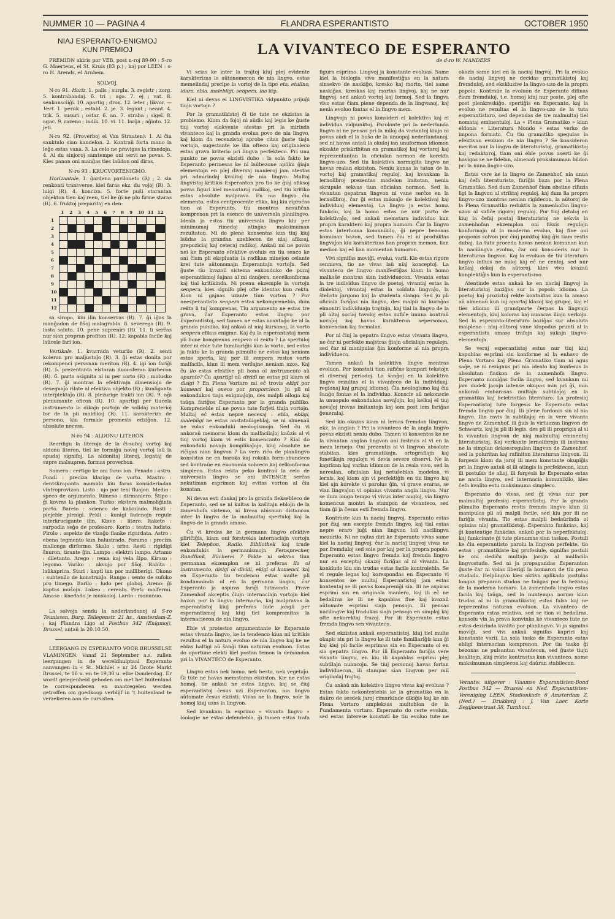NUMMER 10 — PAGINA 4 FLANDRA ESPERANTISTO OCTOBER 1950
NIAJ ESPERANTO-ENIGMOJ
KUN PREMIOJ
PREMION akiris por VEB, post n-roj 89-90 : S-ro G. Maertens, el St. Kruis (83 p.) ; kaj por LEEN : s-ro H. Arends, el Arnhem.
SOLVOJ.
N-ro 91. Horiz. 1. palis ; surglu. 3. registr ; zorg. 5. kontrabandaj. 6. tri ; ago. 7. ej ; vat. 8. senkonsciiĝi. 10. apartig ; dron. 12. leter ; likvor. — Vert. 1. peruk ; establ. 2. je. 3. legant ; neant. 4. trik. 5. susuri ; ostar. 6. an. 7. straba ; sigel. 8. agac. 9. razeno ; indik. 10. vi. 11. larĝa ; aĝioto. 12. jeti.
N-ro 92. (Proverboj el Van Straaten): 1. Al ĉiu sanktulo sian kandelon. 2. Kontraŭ forta mano la leĝo estas vana. 3. La celo ne pravigas la rimedojn. 4. Al du sinjoroj samtempe oni servi ne povas. 5. Kies panon oni manĝas ties laŭdon oni diras.
N-ro 93 : KRUCVORTENIGMO.
Horizantale. 1. ĝardena paviloneto (R) ; 2. sin renkonti transverse, kiel faras ekz. du vojoj (R). 3. luigi (R). 4. konciza. 5. forte puŝi starantan objekton tien kaj reen, tiel ke ĝi ne plu firme staras (R). 6. fruktoj preparitaj en den-
| | 1 | 2 | 3 | 4 | 5 | 6 | 7 | 8 | 9 | 10 | 11 | 12 |
| --- | --- | --- | --- | --- | --- | --- | --- | --- | --- | --- | --- | --- |
| 1 | | | | | | | | | | | | |
| 2 | | | | | | | | | | | | |
| 3 | | | | | | | | | | | | |
| 4 | | | | | | | | | | | | |
| 5 | | | | | | | | | | | | |
| 6 | | | | | | | | | | | | |
| 7 | | | | | | | | | | | | |
| 8 | | | | | | | | | | | | |
| 9 | | | | | | | | | | | | |
| 10 | | | | | | | | | | | | |
| 11 | | | | | | | | | | | | |
| 12 | | | | | | | | | | | | |
sa siropo, kiu ilin konservas (R). 7. ĝi iĝas la manĝadon de fiŝoj malagrabla. 8. severega (R). 9. lasta saluto. 10. pene supreniri (R). 11. li serĉas nur sian propran profiton (R). 12. kapabla facile kaj laŭcele fari ion.
Vertikale. 1. kvarrada veturilo (R). 2. senti koleron pro maljustaĵo (R). 3. ĝi estas donita por rekompenci personan meriton (R). 4. igi ion fariĝi (R). 5. prezentanta elstaran duonsferan kurbecon (R). 6. parto asignita al iu per sorto (R) ; molusko (R). 7. ĝi montras la efektivajn dimensiojn de desegnaĵo rilate al efektiva objekto (R) ; kunliganta interplektaĵo (R). 8. plezurige trakti iun (R). 9. aĝi plenumante oficon (R). 10. apartigi per tiucela instrumento la dikajn partojn de solidaj materioj for de la pli maldikaj (R). 11. karakteriza de persono, kiu formale promesis edziĝon. 12. absolute necesa.
N-ro 94 : ALDONU LITERON
Reordigu la literojn de la ĉi-subaj vortoj kaj aldonu literon, tiel ke formiĝu novaj vortoj laŭ la apudaj signifoj. La aldonitaj literoj, legataj de supre malsupren, formas proverbon.
Somero : certigo ke oni faros ion. Penado : astro. Fondi : preciza klarigo de vorto. Mastro : dentskrapanta mamulo kiu faras konsiderindan vintroprovizon. Listo : ujo por teni fluajon. Medio : speco de argumento. Rimeso : dirmaniero. Ŝtipo : ĝi kovras la plankon. Turko: ekstera malmoliĝinta parto. Barelo : scienco de kalkulado. Rasti : plejeble plenigi. Pekli : kunigi fadenojn regule interkrucigante ilin. Klavo : litero. Raketo : surpodia seĝo de profesoro. Korto : teatra ludisto. Pirolo : aspekto de vizaĝo flanke rigardata. Astro : ebena tegmento kun balustrado. Forumo : preciza mallonga dirformo. Skalo : arbo. Resti : rigidigi ŝnuron, tirante ĝin. Lampo : elektra lampo. Artamo : diletanto. Arego : rema kaj vela ŝipo. Kiraso : legomo. Variko : akvujo por fiŝoj. Rabita : laŭkaprica. Stari : kapti iun por malliberigi. Okono : subtenilo de konstruaĵo. Rango : sento de sufoko pro timego. Barilo : ludo per globoj. Areno: ĝi kaptas muŝojn. Lakeo : cerealo. Preti: malfermi. Amaso : knedado je muskoloj. Lardo : monunuo.
La solvojn sendu la nederlandanoj al S-ro Teunissen, Burg. Tellegenstr. 21 hs., Amsterdam-Z. ; kaj Flandra Ligo al Postbus 342 (Enigmoj), Brussel, antaŭ la 20.10.50.
LEERGANG IN ESPERANTO VOOR BRUSSELSE VLAMINGEN. Vanaf 21 September a.s. zullen leergangen in de wereldhulptaal Esperanto aanvangen in « St. Michiel » nr 24 Grote Markt Brussel, te 16 u. en te 19,30 u. elke Donderdag. Er wordt gelegenheid geboden om met het buitenland te corresponderen en maatregelen werden getroffen om goedkoop verblijf in 't buitenland te verzekeren aan de cursisten.
LA VIVANTECO DE ESPERANTO
de d-ro W. MANDERS
Vi scias ke inter la trajtoj kiuj plej evidente karakterizas la aŭtonomecon de nia lingvo, estas memeiindaj precipe la vortoj de la tipo eta, etulino, idaro, ebla, malebligi, senpera, ina ktp.
Kiel ni devas el LINGVISTIKA vidpunkto prijuĝi tiujn vortojn ?
Por la gramatikistoj ĉi tie tute ne ekzistas ia problemo. Kiom da fojoj ni aŭdis kaj legis ke ĝuste tiuj vortoj elokvente atestas pri la mirinda vivanteco kaj la granda evolua povo de nia lingvo, kaj kiom da recenzistoj aprobe citas ĝuste tiajn vortojn, sugestante ke ilia ofteco kaj originaleco estas grava kriterio pri lingva perfekteco. Pri unu punkto ne povas ekzisti dubo : la sola fakto ke Esperanto permesas ke ni laŭbezone apliku ĝiajn elementojn en plej diversaj manieroj jam atestas pri admirindaj kvalitoj de nia lingvo. Multaj lingvistoj kritikis Esperanton pro tio ke ĝiaj afiksoj povas figuri kiel memstaraj radikoj, sed tiu kritiko estas absolute malprava. En nia lingvo ĉiu elemento, estas centprocente efika, kaj kiu riproĉas tion al Esperanto, tiu montras nesufiĉan komprenon pri la esenco de universala planlingvo. Ideala ja estas tiu universala lingvo kiu per minimumaj rimedoj atingas maksimuman rezultaton. Mi do plene konsentas kun tiuj kiuj laŭdas la grandan uzeblecon de niaj afiksaj, prepoziciaj kaj ceteraj radikoj. Ankaŭ mi ne povas nei ke Esperanto efektive evoluis en tiu senco ke oni ĉiam pli ekspluatis la radikan minejon celante krei tute aŭtonomajn Esperantajn vortojn. Sed ĝuste tiu kvazaŭ sistema enkonduko de puraj esperantismoj ŝajnas al mi danĝera, necelkonforma kaj tial kritikinda. Ni prenu ekzemple la vortojn senpera, kies signifo plej ofte identas kun rekta. Kion ni gajnas uzante tiun vorton ? Por neesperantisto senpera estas nekomprenebla, dum rekta li tuj komprenas. Tiu argumento ne estas tre grava, ĉar Esperanto estas lingvo por Esperantistoj, sed tamen ne estas avantaĝo ke al la granda publiko, kaj ankaŭ al niaj kursanoj, la vorto senpera efikas enigme. Kaj ĉu la esperantistoj mem pli bone komprenas senpera ol rekta ? La spertuloj inter ni eble tute familiariĝis kun la vorto, sed estas ja fakto ke la granda plimulto ne estas kaj neniam estos sperta, kaj por ili senpera restos vorto malfacila, kiun ili mem verŝajne neniam uzos. Kaj ĉu ilo estas efektive pli bona ol instrumento aŭ aparato? Ĉu apartigi aŭ dividi ne estas pli klara ol disigi ? En Plena Vortaro mi eĉ trovis ekigi por komenci kaj oneco por proporcieco. Ju pli ni enkondukos tiajn enigmaĵojn, des malpli alloga kaj taŭga fariĝos Esperanto por la granda publiko. Kompreneble ni ne povas tute forĵeti tiujn vortojn. Multaj eĉ estas nepre necesaj : ebla, ebligi, malebligi ne estas anstataŭigeblaj, se ni almenaŭ ne volas enkonduki neologismojn. Sed ĉu vi ankoraŭ memoras kiom da malfacilaĵoj kaŭzis al vi tiuj vortoj kiam vi estis komencanto ? Kial do enkonduki novajn komplikaĵojn, kiuj absolute ne riĉigas nian lingvon ? La vera riĉo de planlingvo konsistas ne en baroka kaj rokoka form-abundeco sed kontraŭe en ekonomia sobreco kaj celkonforma simpleco. Estas rekta peko kontraŭ la celo de universala lingvo se oni INTENCE serĉas nekutiman esprimon kaj evitas vorton al ĉiu konatan.
Ni devas esti dankaj pro la granda fleksebleco de Esperanto, sed se ni kultas la kaŝitajn eblojn de la zamenhofa sistemo, ni kreas abisman distancon inter la lingvo de la malmultaj spertuloj kaj la lingvo de la granda amaso.
Ĉu vi kredas ke la germana lingvo efektive pliriĉiĝis, kiam oni forstrekis internaciajn vortojn kiel Telephon, Radio, Bibliothek kaj trude enkondukis la germanismojn Fernsprecher, Rundfunk, Bücherei ? Fakte ni sekvas tiun germanan ekzemplon se ni preferas ilo ol instrumento, disigi ol dividi, ekigi ol komenci, kaj en Esperanto tiu tendenco estas multe pli kondamninda ol en la germana lingvo, ĉar Esperanto ja aspiras fariĝi tutmonda. Prave Zamenhof akceptis ĉiujn internaciajn vortojn kiel bazon por la lingvo internacia, kaj malpravas la esperantistoj kiuj preferas lude jongli per esperantismoj kaj kiuj tiel kompromitas la internaciecon de nia lingvo.
Eble vi protestos argumentante ke Esperanto estas vivanta lingvo, ke la tendenco kiun mi kritikis rezultas el la natura evoluo de nia lingvo kaj ke ne eblas haltigi aŭ ŝanĝi tiun naturan evoluon. Estas do oportune elekti kiel postan temon la demandon pri la VIVANTECO de Esperanto.
Lingvo estas nek homo, nek besto, nek vegetaĵo. Ĝi tute ne havas memstaran ekziston. Kie ne estas homoj, tie ankaŭ ne estas lingvo, kaj se ĉiuj esperantistoj ĉesus uzi Esperanton, nia lingvo aŭtomate ĉesus ekzisti. Vivas ne la lingvo, sole la homoj kiuj uzas la lingvon.
Sed kvankam la esprimo « vivanta lingvo » biologie ne estas defendebla, ĝi tamen estas trafa figura esprimo. Lingvoj ja konstante evoluas. Same kiel la biologia vivo manifestiĝas en la natura sinsekvo de naskiĝo, kresko kaj morto, tiel same naskiĝas, kreskas kaj mortas lingvoj, kaj ne nur lingvoj, sed ankaŭ vortoj kaj formoj. Sed la lingva vivo estas ĉiam plene dependa de la lingvanoj, kaj nenia evoluo fontas el la lingvo mem.
Lingvojn ni povas konsideri el kolektiva kaj el individua vidpunktoj. Parolante pri la nederlanda lingvo ni ne pensas pri la miloj da variantoj kiujn ni povas aŭdi el la buŝo de la unuopaj nederlandanoj, sed ni havas antaŭ la okuloj ian unuforman idiomon ekzakte priskribitan en gramatikoj kaj vortaroj kaj reprezentantan la oficialan normon de korekta lingvo-uzo. Sed tiu kolektiva normigita lingvo ne havas realan ekziston. Neniu konas la tuton de la vortoj kaj gramatikaj reguloj, kaj kvankam la lernolibroj prezentas modelon imitotan, neniu skrupule sekvas tiun oficialan normon. Sed la vivantan gepatran lingvon ni vane serĉos en la lernolibroj, ĉar ĝi estas miksaĵo de kolektivaj kaj individuaj elementoj. La lingvo ja estas homa funkcio, kaj la homo estas ne nur parto de kolektivaĵo, sed ankaŭ memstara individuo kun propra karaktero kaj propra humoro. Ĉar la lingvo estas interhoma komunikilo, ĝi nepre bezonas komunan bazon, sed tamen ĉiu el ni produktas lingvaĵon kiu karakterizas lian propran memon, lian medion kaj eĉ lian momentan humoron.
Vivi signifas moviĝi, evolui, varii. Kio estas rigore senmova, tio ne vivas laŭ niaj konceptoj. La vivanteco de lingvo manifestiĝas kiam la homo malkaŝe montras sian individuecon. Vivanta estas la tre individua lingvo de poetoj, vivantaj estas la dialektoj, vivantaj estas la soldata lingvaĵo, la ŝtelista ĵargono kaj la studenta slango. Sed ju pli oficiala fariĝas nia lingvo, des malpli ni kuraĝas elmontri individuajn trajtojn, kaj tial la lingvo de la pli altaj sociaj tavoloj estas sufiĉe imuna kontraŭ novaĵoj kaj havas karakteron nepersonan, konvencian kaj formalan.
Por ni ĉiuj la gepatra lingvo estas vivanta lingvo, ne ĉar ni perfekte majstras ĝiajn oficialajn regulojn, sed ĉar ni manipulas ĝin konforme al nia propra individueco.
Tamen ankaŭ la kolektiva lingvo montras evoluon. Por konstati tion sufiĉas kompari tekstojn el diversaj periodoj. La ŝanĝoj en la kolektiva lingvo rezultas el la vivanteco de la individuaj, regionaj kaj grupaj idiomoj. Ĉiu neologismo kaj ĉiu ŝanĝo fontas el la individuo. Konscie aŭ nekonscie la unuopulo enkondukas novaĵojn, kaj kelkaj el tiuj novaĵoj trovas imitantojn kaj iom post iom fariĝas ĝeneralaj.
Sed kio okazas kiam ni lernas fremdan lingvon, ekz. la anglan ? Pri la vivanteco de la angla lingvo povas ekzisti neniu dubo. Tamen vi konsentos ke ne la vivantan anglan lingvon oni instruis al vi en la meza lernejo. Oni prezentis al vi lingvon absolute stabilan, kies gramatikajn, ortografiajn kaj fonetikajn regulojn vi devis severe observi. Ne la kaprican kaj varian idiomon de la reala vivo, sed la nerealan, oficialan kaj netuŝeblan modelon vi lernis, kaj kiom ajn vi perfektiĝis en tiu lingvo kaj kiel ajn korekte vi parolus ĝin, vi grave eraras, se vian lingvaĵon vi opinius vivanta angla lingvo. Nur se dum longa tempo vi vivus inter angloj, via lingvo komencus montri la stampon de vivanteco, sed tiam ĝi ja ĉesus esti fremda lingvo.
Kontraste kun la naciaj lingvoj, Esperanto estas por ĉiuj sen escepte fremda lingvo, kaj tial estas nepre eraro juĝi nian lingvon laŭ nacilingva mezurilo. Ni ne rajtas diri ke Esperanto vivas same kiel la naciaj lingvoj, ĉar la naciaj lingvoj vivas ne por fremduloj sed sole por kaj per la propra popolo. Esperanto estas lingvo fremda kaj fremda lingvo nur en esceptaj okazoj fariĝas al ni vivanta. La konkludo kiu sin trudas estas facile kontrolebla. Se vi regule legas kaj korespondas en Esperanto vi konsentos ke multaj Esperantistoj jam estas kontentaj se ili povas kompreniĝi sin. Ili ne aspiras esprimi sin en originala maniero, kaj ili eĉ ne bedaŭras ke ili ne kapablas flue kaj kvazaŭ aŭtomate esprimi siajn pensojn. Ili pensas nacilingve kaj tradukas siajn pensojn en simplaj kaj ofte nekorektaj frazoj. Por ili Esperanto estas fremda lingvo sen vivanteco.
Sed ekzistas ankaŭ esperantistoj, kiuj tiel multe okupis sin pri la lingvo ke ili tute familiariĝis kun ĝi kaj kiuj pli facile esprimas sin en Esperanto ol en sia gepatra lingvo. Por ili Esperanto fariĝis vere vivanta lingvo, en kiu ili kapablas esprimi plej subtilajn nuancojn. Se tiuj personoj havas fortan individuecon, ili stampas sian lingvon per mil originalaj trajtoj.
Ĉu ankaŭ nia kolektiva lingvo vivas kaj evoluas ? Estas fakto nekontestebla ke la gramatiko en la daŭro de sesdek jaroj rimarkinde dikiĝis kaj ke nia Plena Vortaro ampleksas multoblon de la Fundamenta vortaro. Esperanto do certe evoluis, sed estas interese konstati ke tiu evoluo tute ne okazis same kiel en la naciaj lingvoj. Pri la evoluo de naciaj lingvoj ne decidas gramatikistoj kaj fremduloj, sed ekskluzive la lingvo-uzo de la propra popolo. Kontraŭe la evoluon de Esperanto difinas ĉiam fremduloj, t.e. homoj kiuj nur poste, plej ofte post plenkreskiĝo, spertiĝis en Esperanto, kaj la evoluo ne rezultas el la lingvo-uzo de la tuta esperantistaro, sed dependas de tre malmultaj tiel nomataj eminentuloj. La « Plena Gramatiko » kiun eldonis « Literatura Mondo » estas verko de impona formato. Ĉu tiu gramatiko spegulas la efektivan evoluon de nia lingvo ? Se konsideron meritas nur la lingvo de literaturistoj, gramatikistoj kaj redaktoroj, tiam oni eble povus aserti ke ĝi havigas se ne fidelan, almenaŭ proksimuman bildon pri la nuna lingvo-uzo.
Estas vere ke la lingvo de Zamenhof, nia unua kaj ĉefa literaturisto, fariĝis baza por la Plena Gramatiko. Sed dum Zamenhof ĉiam obstine rifuzis ligi la lingvon al striktaj reguloj, kaj dum lia propra lingvo-uzo montras nenian rigidecon, la aŭtoroj de la Plena Gramatiko reduktis la zamenhofan lingvo-uzon al sufiĉe rigoraj reguloj. Por tiuj detaloj en kiuj la ĉefaj postaj literaturistoj ne sekvis la zamenhofan ekzemplon oni fiksis regulojn konformajn al la moderna evoluo, kaj fine oni proponis solvon por ĉiuj punktoj kiuj ĝis tiam restis dubaj. La tuta procedo havas nenion komunan kun la nacilingva evoluo, ĉar oni konsideris nur la literaturan lingvon. Kaj la evoluon de tiu literatura lingvo influis ne miloj kaj eĉ ne centoj, sed nur kelkaj dekoj da aŭtoroj, kies vivo kvazaŭ kunplektiĝis kun la esperantismo.
Atentinde estas ankaŭ ke en naciaj lingvoj la literaturistoj baziĝas sur la popola idiomo. La poetoj kaj prozistoj rekte kontaktas kun la amaso aŭ almenaŭ kun iuj apartaj klasoj kaj grupoj, kaj el ties idiomo ili grandparte ĉerpas la lingvajn elementojn, kiuj koloras kaj nuancas iliajn verkojn. Sed la esperanto-literaturo baziĝas sur absoluta malpleno : niaj aŭtoroj vane klopodus prunti al la esperantista amaso trafajn kaj sukajn lingvo-elementojn.
Se veraj esperantistoj estus nur tiuj kiuj kapablas esprimi sin konforme al la enhavo de Plena Vortaro kaj Plena Gramatiko tiam ni agus saĝe, se ni rezignus pri nia idealo kaj konfesus la absolutan fiaskon de la zamenhofa lingvo. Esperanto nomiĝas facila lingvo, sed kvankam mi jam dudek jarojn intense okupas min pri ĝi, min ankoraŭ embarasas multajn subtilaĵoj en la gramatika kaj beletristika literaturo. La profesiaj Esperantistoj tute forgesis ke Esperanto estas fremda lingvo por ĉiuj. Ili plene fordonis sin al nia lingvo. Ilin ravis la subtilaĵoj en la vere vivanta lingvo de Zamenhof, ili ĝuis la virtuozan lingvon de Schwartz, kaj ju pli ili legis, des pli ili proprigis al si la vivantan lingvon de niaj malmultaj eminentaj literaturistoj. Kaj verkante lernolibrojn ili instruas ne la simplan deksesregulan lingvon de Zamenhof, sed la poluritan kaj rafinitan literaturan lingvon. Ili forgesis kiom da jaroj ili mem konstante okupiĝis pri la lingvo antaŭ ol ili atingis la perfektecon, kiun ili postulas de aliaj, ili forgesis ke Esperanto estas ne nacia lingvo, sed internacia komunikilo, kies ĉefa kvalito estu maksimuma simpleco.
Esperanto do vivas, sed ĝi vivas nur por malmultaj profesiaj esperantistoj. Por la granda plimulto Esperanto restis fremda lingvo kiun ili manipulas pli aŭ malpli facile, sed kiu por ili ne fariĝis vivanta. Tio estas malpli bedaŭrinda ol opinias niaj gramatikistoj. Esperanto funkcias, kaj ĝi kontentige funkcias, ankaŭ por la neperfektuloj, kaj funkciante ĝi tute plenumas sian taskon. Postuli ke ĉiu esperantisto parolu la lingvon perfekte, tio estas : gramatikiste kaj profesiule, signifas postuli ke oni dediĉu multajn jarojn al malfacila lingvostudo. Sed ni ja propagandas Esperanton ĝuste ĉar ni volas liberigi la homaron de tiu pena studado. Helplingvo kies aktiva aplikado postulas longan preparan studon ne taŭgas por la bezonoj de la moderna homaro. La zamenhofa lingvo estas facila kaj taŭga, sed la nuntempa normo kiun trudas al ni la gramatikistoj estas falsa kaj ne reprezentas naturan evoluon. La vivanteco de Esperanto estas relativa, sed se tion vi bedaŭras, konsolu vin la prava konvinko ke vivanteco tute ne estas dezirinda kvalito por planlingvo. Vi ja signifas moviĝi, sed vivi ankaŭ signifas kaprici kaj konstante varii. La sola tasko de Esperanto estas ebligi internacian komprenon. Por tiu tasko ĝi bezonas ne pulsantan vivantecon, sed ĝuste tiujn kvalitojn, kiuj rekte kontrastas kun vivanteco, nome maksimuman simplecon kaj daŭran stabilecon.
Verantw. uitgever : Vlaamse Esperantisten-Bond Postbus 342 — Brussel en Ned. Esperantisten-Vereniging LEEN, Stadionkade 6 Amsterdam Z. (Ned.) — Drukkerij : J. Van Laer, Korte Begijnenstraat 38, Turnhout.